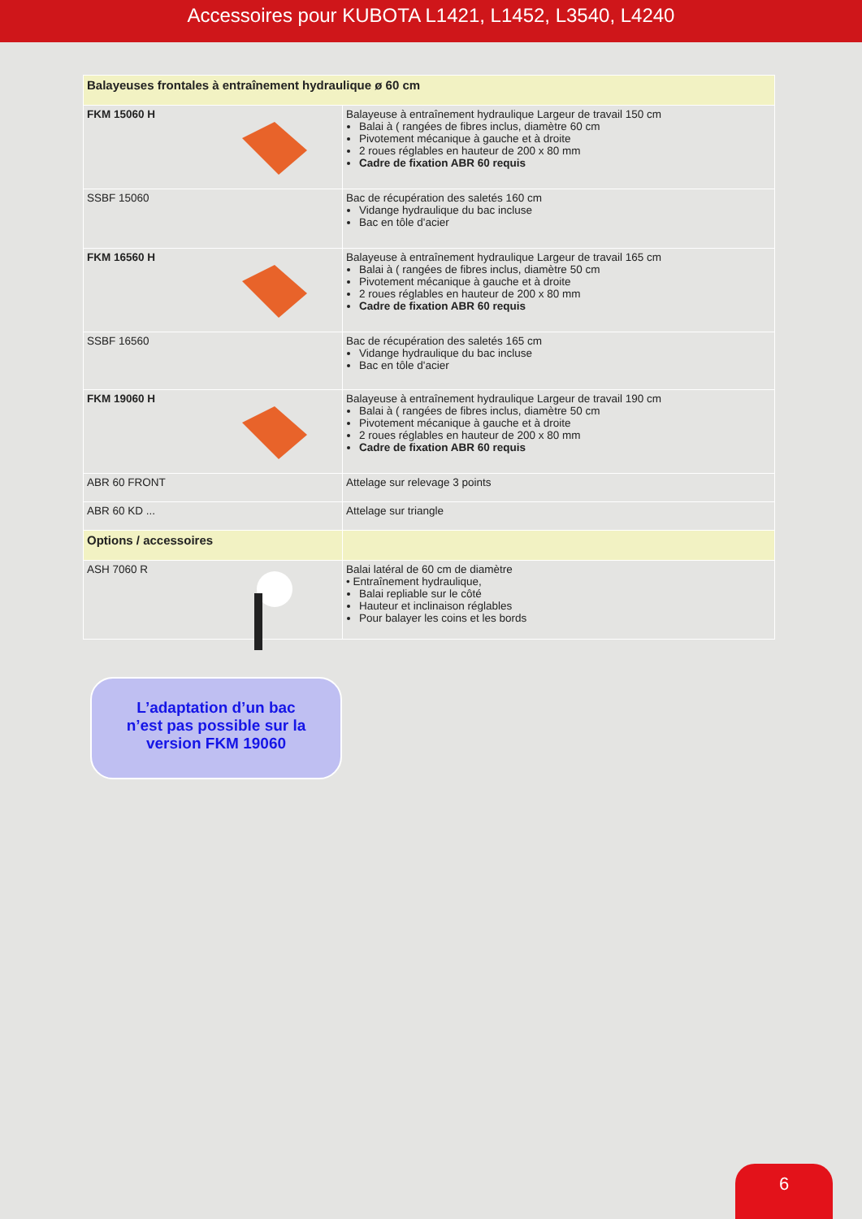Accessoires pour KUBOTA L1421, L1452, L3540, L4240
| Balayeuses frontales à entraînement hydraulique ø 60 cm | |
| FKM 15060 H | Balayeuse à entraînement hydraulique Largeur de travail 150 cm Balai à ( rangées de fibres inclus, diamètre 60 cm Pivotement mécanique à gauche et à droite 2 roues réglables en hauteur de 200 x 80 mm Cadre de fixation ABR 60 requis |
| SSBF 15060 | Bac de récupération des saletés 160 cm Vidange hydraulique du bac incluse Bac en tôle d'acier |
| FKM 16560 H | Balayeuse à entraînement hydraulique Largeur de travail 165 cm Balai à ( rangées de fibres inclus, diamètre 50 cm Pivotement mécanique à gauche et à droite 2 roues réglables en hauteur de 200 x 80 mm Cadre de fixation ABR 60 requis |
| SSBF 16560 | Bac de récupération des saletés 165 cm Vidange hydraulique du bac incluse Bac en tôle d'acier |
| FKM 19060 H | Balayeuse à entraînement hydraulique Largeur de travail 190 cm Balai à ( rangées de fibres inclus, diamètre 50 cm Pivotement mécanique à gauche et à droite 2 roues réglables en hauteur de 200 x 80 mm Cadre de fixation ABR 60 requis |
| ABR 60 FRONT | Attelage sur relevage 3 points |
| ABR 60 KD ... | Attelage sur triangle |
| Options / accessoires | |
| ASH 7060 R | Balai latéral de 60 cm de diamètre • Entraînement hydraulique, Balai repliable sur le côté Hauteur et inclinaison réglables Pour balayer les coins et les bords |
L’adaptation d’un bac
n’est pas possible sur la
version FKM 19060
6